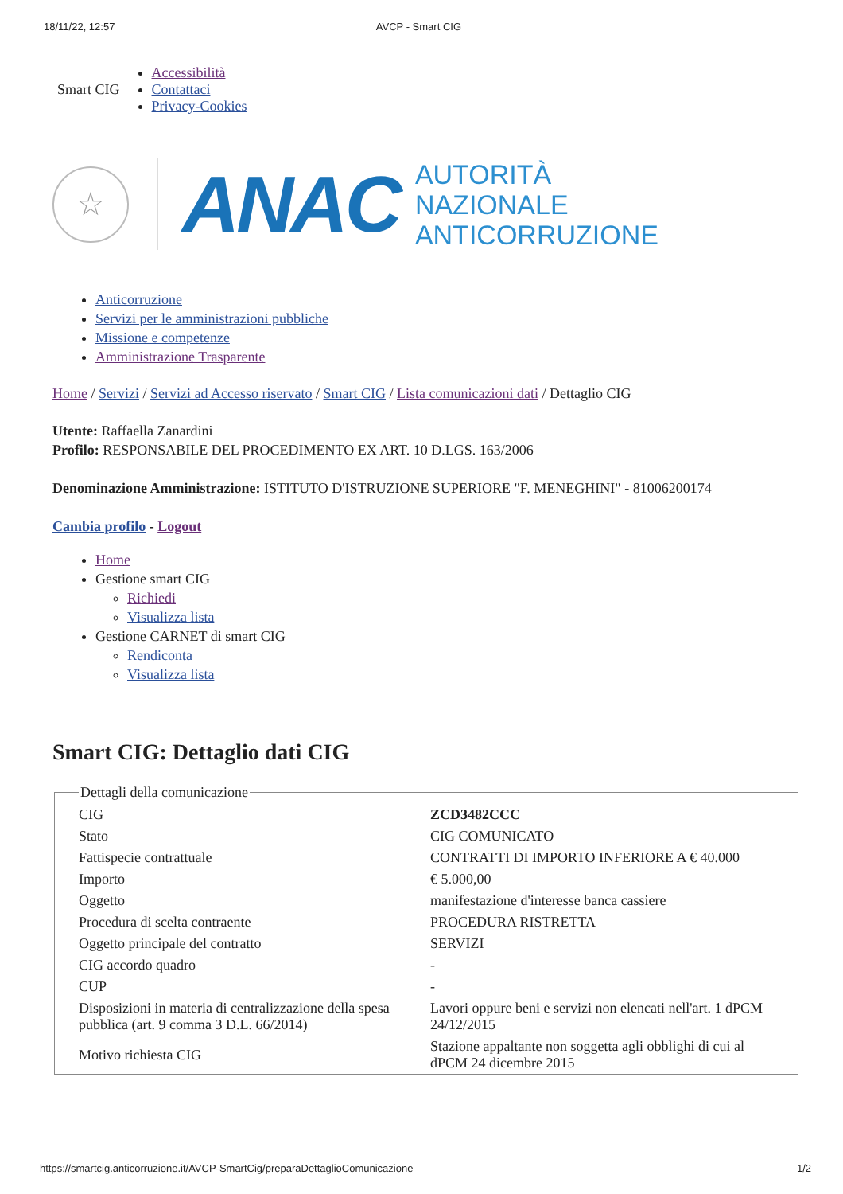18/11/22, 12:57 AVCP - Smart CIG
Smart CIG
Accessibilità
Contattaci
Privacy-Cookies
☆
ANAC
AUTORITÀ
NAZIONALE
ANTICORRUZIONE
Anticorruzione
Servizi per le amministrazioni pubbliche
Missione e competenze
Amministrazione Trasparente
Home / Servizi / Servizi ad Accesso riservato / Smart CIG / Lista comunicazioni dati / Dettaglio CIG
Utente: Raffaella Zanardini
Profilo: RESPONSABILE DEL PROCEDIMENTO EX ART. 10 D.LGS. 163/2006
Denominazione Amministrazione: ISTITUTO D'ISTRUZIONE SUPERIORE "F. MENEGHINI" - 81006200174
Cambia profilo - Logout
Home
Gestione smart CIG
Richiedi
Visualizza lista
Gestione CARNET di smart CIG
Rendiconta
Visualizza lista
Smart CIG: Dettaglio dati CIG
Dettagli della comunicazione
| CIG | ZCD3482CCC |
| Stato | CIG COMUNICATO |
| Fattispecie contrattuale | CONTRATTI DI IMPORTO INFERIORE A € 40.000 |
| Importo | € 5.000,00 |
| Oggetto | manifestazione d'interesse banca cassiere |
| Procedura di scelta contraente | PROCEDURA RISTRETTA |
| Oggetto principale del contratto | SERVIZI |
| CIG accordo quadro | - |
| CUP | - |
| Disposizioni in materia di centralizzazione della spesa pubblica (art. 9 comma 3 D.L. 66/2014) | Lavori oppure beni e servizi non elencati nell'art. 1 dPCM 24/12/2015 |
| Motivo richiesta CIG | Stazione appaltante non soggetta agli obblighi di cui al dPCM 24 dicembre 2015 |
https://smartcig.anticorruzione.it/AVCP-SmartCig/preparaDettaglioComunicazione 1/2